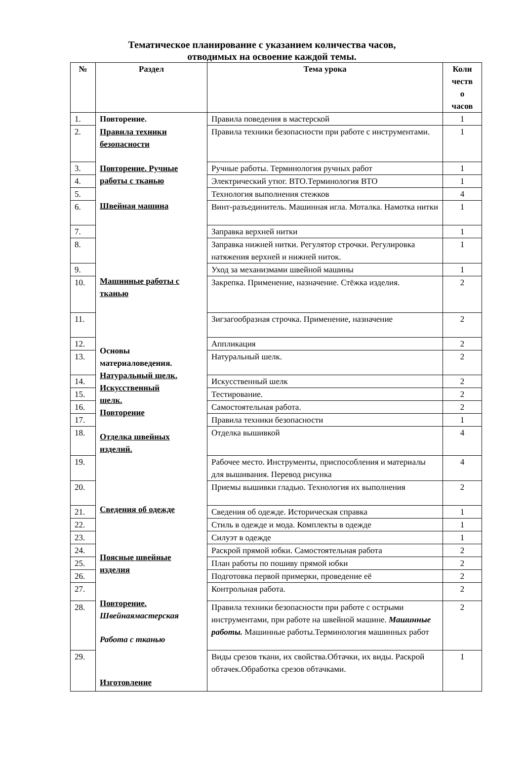Тематическое планирование с указанием количества часов,
отводимых на освоение каждой темы.
| № | Раздел | Тема урока | Коли честв о часов |
| --- | --- | --- | --- |
| 1. | Повторение. Правила техники безопасности Повторение. Ручные работы с тканью Швейная машина Машинные работы с тканью Основы материаловедения. Натуральный шелк. Искусственный шелк. Повторение Отделка швейных изделий. Сведения об одежде Поясные швейные изделия Повторение. Швейнаямастерская Работа с тканью Изготовление | Правила поведения в мастерской | 1 |
| 2. | | Правила техники безопасности при работе с инструментами. | 1 |
| 3. | | Ручные работы. Терминология ручных работ | 1 |
| 4. | | Электрический утюг. ВТО.Терминология ВТО | 1 |
| 5. | | Технология выполнения стежков | 4 |
| 6. | | Винт-разъединитель. Машинная игла. Моталка. Намотка нитки | 1 |
| 7. | | Заправка верхней нитки | 1 |
| 8. | | Заправка нижней нитки. Регулятор строчки. Регулировка натяжения верхней и нижней ниток. | 1 |
| 9. | | Уход за механизмами швейной машины | 1 |
| 10. | | Закрепка. Применение, назначение. Стёжка изделия. | 2 |
| 11. | | Зигзагообразная строчка. Применение, назначение | 2 |
| 12. | | Аппликация | 2 |
| 13. | | Натуральный шелк. | 2 |
| 14. | | Искусственный шелк | 2 |
| 15. | | Тестирование. | 2 |
| 16. | | Самостоятельная работа. | 2 |
| 17. | | Правила техники безопасности | 1 |
| 18. | | Отделка вышивкой | 4 |
| 19. | | Рабочее место. Инструменты, приспособления и материалы для вышивания. Перевод рисунка | 4 |
| 20. | | Приемы вышивки гладью. Технология их выполнения | 2 |
| 21. | | Сведения об одежде. Историческая справка | 1 |
| 22. | | Стиль в одежде и мода. Комплекты в одежде | 1 |
| 23. | | Силуэт в одежде | 1 |
| 24. | | Раскрой прямой юбки. Самостоятельная работа | 2 |
| 25. | | План работы по пошиву прямой юбки | 2 |
| 26. | | Подготовка первой примерки, проведение её | 2 |
| 27. | | Контрольная работа. | 2 |
| 28. | | Правила техники безопасности при работе с острыми инструментами, при работе на швейной машине. Машинные работы. Машинные работы.Терминология машинных работ | 2 |
| 29. | | Виды срезов ткани, их свойства.Обтачки, их виды. Раскрой обтачек.Обработка срезов обтачками. | 1 |